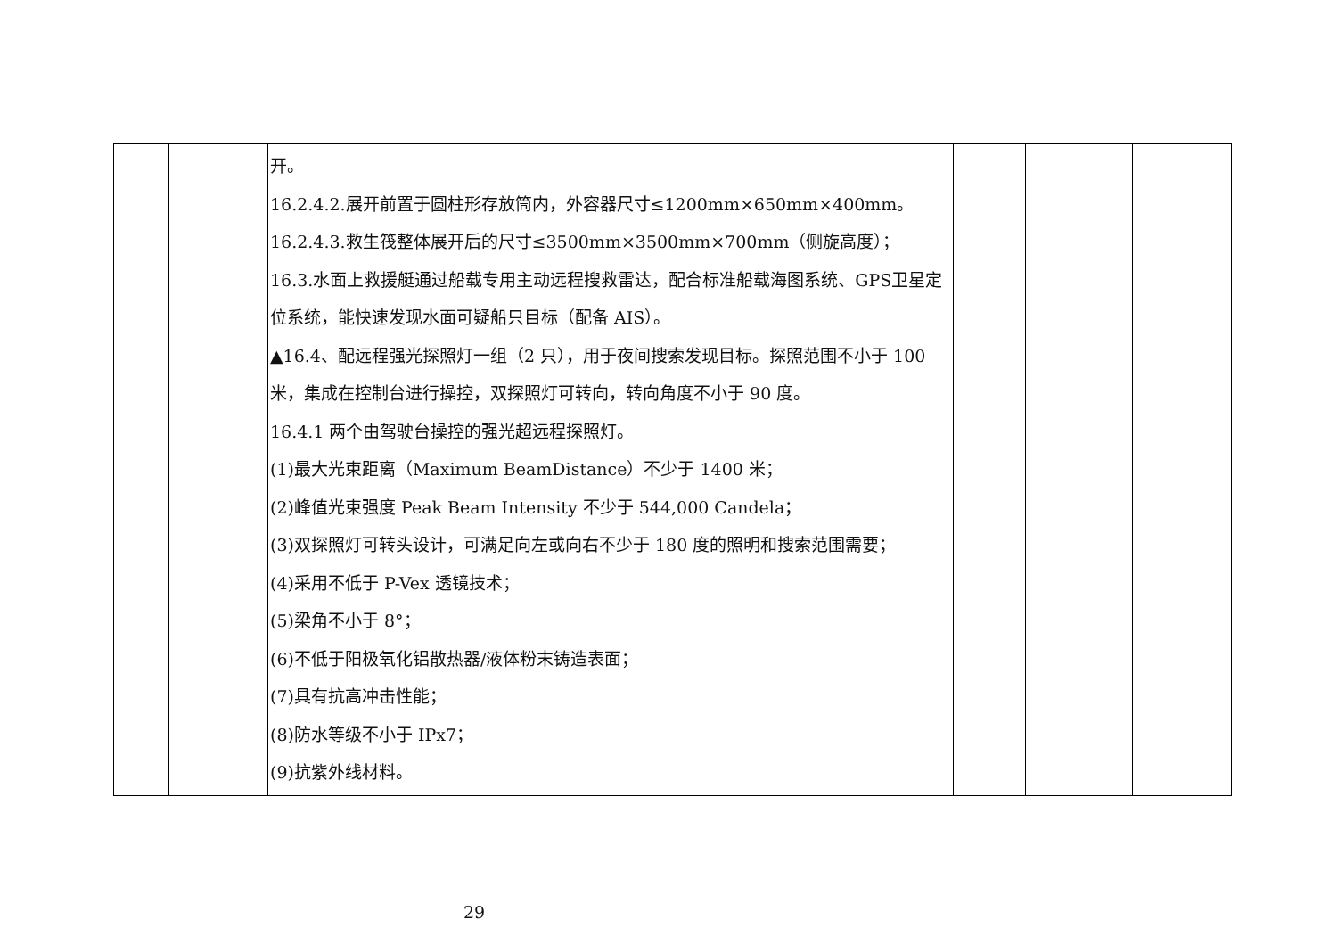| | | 开。 16.2.4.2.展开前置于圆柱形存放筒内，外容器尺寸≤1200mm×650mm×400mm。 16.2.4.3.救生筏整体展开后的尺寸≤3500mm×3500mm×700mm（侧旋高度）； 16.3.水面上救援艇通过船载专用主动远程搜救雷达，配合标准船载海图系统、GPS卫星定位系统，能快速发现水面可疑船只目标（配备 AIS）。 ▲16.4、配远程强光探照灯一组（2 只），用于夜间搜索发现目标。探照范围不小于 100 米，集成在控制台进行操控，双探照灯可转向，转向角度不小于 90 度。 16.4.1 两个由驾驶台操控的强光超远程探照灯。 (1)最大光束距离（Maximum BeamDistance）不少于 1400 米； (2)峰值光束强度 Peak Beam Intensity 不少于 544,000 Candela； (3)双探照灯可转头设计，可满足向左或向右不少于 180 度的照明和搜索范围需要； (4)采用不低于 P-Vex 透镜技术； (5)梁角不小于 8°； (6)不低于阳极氧化铝散热器/液体粉末铸造表面； (7)具有抗高冲击性能； (8)防水等级不小于 IPx7； (9)抗紫外线材料。 | | | | |
29